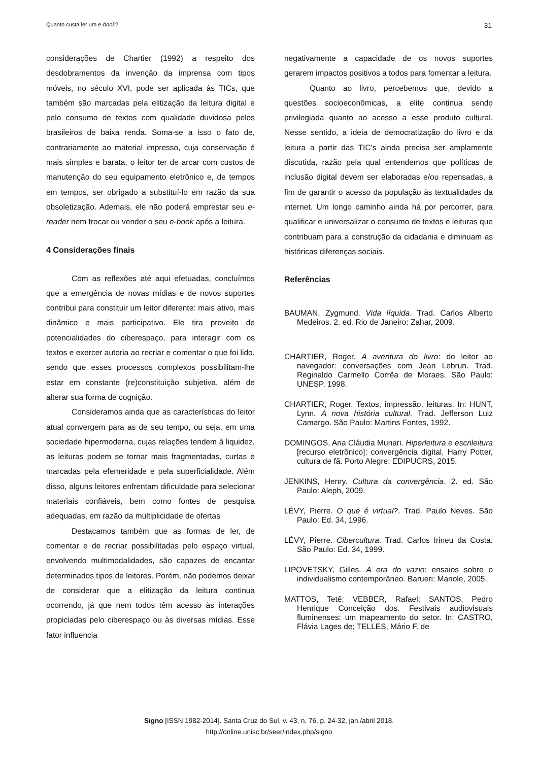Quanto custa ler um e-book? 31
considerações de Chartier (1992) a respeito dos desdobramentos da invenção da imprensa com tipos móveis, no século XVI, pode ser aplicada às TICs, que também são marcadas pela elitização da leitura digital e pelo consumo de textos com qualidade duvidosa pelos brasileiros de baixa renda. Soma-se a isso o fato de, contrariamente ao material impresso, cuja conservação é mais simples e barata, o leitor ter de arcar com custos de manutenção do seu equipamento eletrônico e, de tempos em tempos, ser obrigado a substituí-lo em razão da sua obsoletização. Ademais, ele não poderá emprestar seu e-reader nem trocar ou vender o seu e-book após a leitura.
4 Considerações finais
Com as reflexões até aqui efetuadas, concluímos que a emergência de novas mídias e de novos suportes contribui para constituir um leitor diferente: mais ativo, mais dinâmico e mais participativo. Ele tira proveito de potencialidades do ciberespaço, para interagir com os textos e exercer autoria ao recriar e comentar o que foi lido, sendo que esses processos complexos possibilitam-lhe estar em constante (re)constituição subjetiva, além de alterar sua forma de cognição.
Consideramos ainda que as características do leitor atual convergem para as de seu tempo, ou seja, em uma sociedade hipermoderna, cujas relações tendem à liquidez, as leituras podem se tornar mais fragmentadas, curtas e marcadas pela efemeridade e pela superficialidade. Além disso, alguns leitores enfrentam dificuldade para selecionar materiais confiáveis, bem como fontes de pesquisa adequadas, em razão da multiplicidade de ofertas
Destacamos também que as formas de ler, de comentar e de recriar possibilitadas pelo espaço virtual, envolvendo multimodalidades, são capazes de encantar determinados tipos de leitores. Porém, não podemos deixar de considerar que a elitização da leitura continua ocorrendo, já que nem todos têm acesso às interações propiciadas pelo ciberespaço ou às diversas mídias. Esse fator influencia
negativamente a capacidade de os novos suportes gerarem impactos positivos a todos para fomentar a leitura.
Quanto ao livro, percebemos que, devido a questões socioeconômicas, a elite continua sendo privilegiada quanto ao acesso a esse produto cultural. Nesse sentido, a ideia de democratização do livro e da leitura a partir das TIC’s ainda precisa ser amplamente discutida, razão pela qual entendemos que políticas de inclusão digital devem ser elaboradas e/ou repensadas, a fim de garantir o acesso da população às textualidades da internet. Um longo caminho ainda há por percorrer, para qualificar e universalizar o consumo de textos e leituras que contribuam para a construção da cidadania e diminuam as históricas diferenças sociais.
Referências
BAUMAN, Zygmund. Vida líquida. Trad. Carlos Alberto Medeiros. 2. ed. Rio de Janeiro: Zahar, 2009.
CHARTIER, Roger. A aventura do livro: do leitor ao navegador: conversações com Jean Lebrun. Trad. Reginaldo Carmello Corrêa de Moraes. São Paulo: UNESP, 1998.
CHARTIER, Roger. Textos, impressão, leituras. In: HUNT, Lynn. A nova história cultural. Trad. Jefferson Luiz Camargo. São Paulo: Martins Fontes, 1992.
DOMINGOS, Ana Cláudia Munari. Hiperleitura e escrileitura [recurso eletrônico]: convergência digital, Harry Potter, cultura de fã. Porto Alegre: EDIPUCRS, 2015.
JENKINS, Henry. Cultura da convergência. 2. ed. São Paulo: Aleph, 2009.
LÉVY, Pierre. O que é virtual?. Trad. Paulo Neves. São Paulo: Ed. 34, 1996.
LÉVY, Pierre. Cibercultura. Trad. Carlos Irineu da Costa. São Paulo: Ed. 34, 1999.
LIPOVETSKY, Gilles. A era do vazio: ensaios sobre o individualismo contemporâneo. Barueri: Manole, 2005.
MATTOS, Tetê; VEBBER, Rafael; SANTOS, Pedro Henrique Conceição dos. Festivais audiovisuais fluminenses: um mapeamento do setor. In: CASTRO, Flávia Lages de; TELLES, Mário F. de
Signo [ISSN 1982-2014]. Santa Cruz do Sul, v. 43, n. 76, p. 24-32, jan./abril 2018.
http://online.unisc.br/seer/index.php/signo